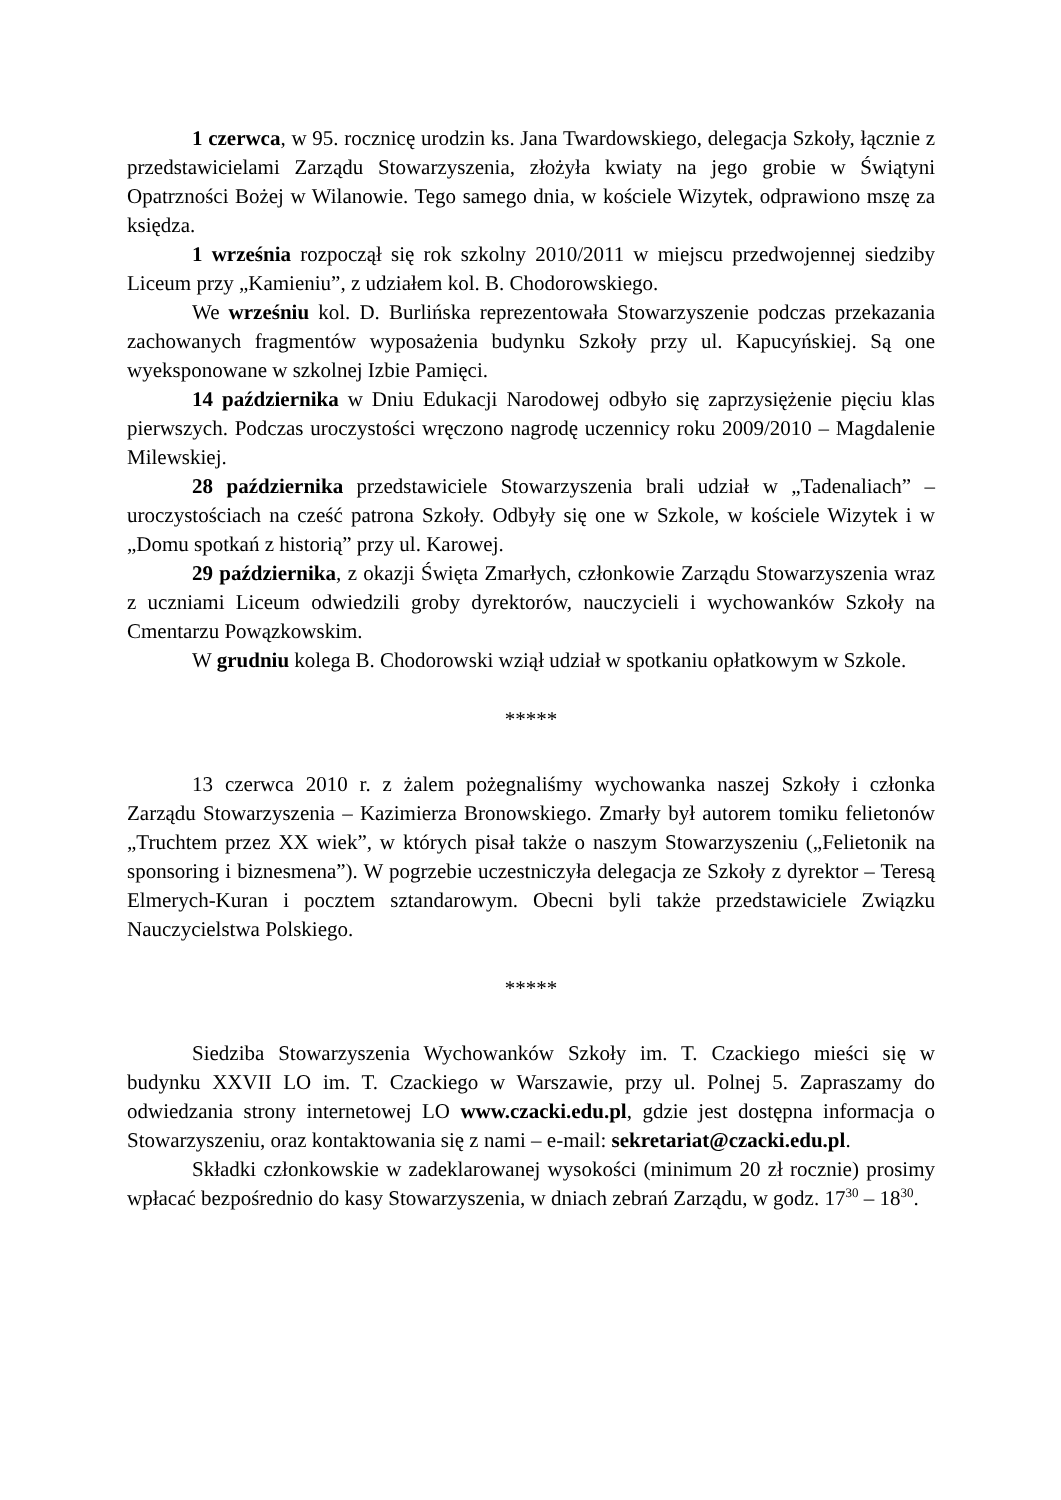1 czerwca, w 95. rocznicę urodzin ks. Jana Twardowskiego, delegacja Szkoły, łącznie z przedstawicielami Zarządu Stowarzyszenia, złożyła kwiaty na jego grobie w Świątyni Opatrzności Bożej w Wilanowie. Tego samego dnia, w kościele Wizytek, odprawiono mszę za księdza.
1 września rozpoczął się rok szkolny 2010/2011 w miejscu przedwojennej siedziby Liceum przy „Kamieniu”, z udziałem kol. B. Chodorowskiego.
We wrześniu kol. D. Burlińska reprezentowała Stowarzyszenie podczas przekazania zachowanych fragmentów wyposażenia budynku Szkoły przy ul. Kapucyńskiej. Są one wyeksponowane w szkolnej Izbie Pamięci.
14 października w Dniu Edukacji Narodowej odbyło się zaprzysiężenie pięciu klas pierwszych. Podczas uroczystości wręczono nagrodę uczennicy roku 2009/2010 – Magdalenie Milewskiej.
28 października przedstawiciele Stowarzyszenia brali udział w „Tadenaliach” – uroczystościach na cześć patrona Szkoły. Odbyły się one w Szkole, w kościele Wizytek i w „Domu spotkań z historią” przy ul. Karowej.
29 października, z okazji Święta Zmarłych, członkowie Zarządu Stowarzyszenia wraz z uczniami Liceum odwiedzili groby dyrektorów, nauczycieli i wychowanków Szkoły na Cmentarzu Powązkowskim.
W grudniu kolega B. Chodorowski wziął udział w spotkaniu opłatkowym w Szkole.
*****
13 czerwca 2010 r. z żalem pożegnaliśmy wychowanka naszej Szkoły i członka Zarządu Stowarzyszenia – Kazimierza Bronowskiego. Zmarły był autorem tomiku felietonów „Truchtem przez XX wiek”, w których pisał także o naszym Stowarzyszeniu („Felietonik na sponsoring i biznesmena”). W pogrzebie uczestniczyła delegacja ze Szkoły z dyrektor – Teresą Elmerych-Kuran i pocztem sztandarowym. Obecni byli także przedstawiciele Związku Nauczycielstwa Polskiego.
*****
Siedziba Stowarzyszenia Wychowanków Szkoły im. T. Czackiego mieści się w budynku XXVII LO im. T. Czackiego w Warszawie, przy ul. Polnej 5. Zapraszamy do odwiedzania strony internetowej LO www.czacki.edu.pl, gdzie jest dostępna informacja o Stowarzyszeniu, oraz kontaktowania się z nami – e-mail: sekretariat@czacki.edu.pl.
Składki członkowskie w zadeklarowanej wysokości (minimum 20 zł rocznie) prosimy wpłacać bezpośrednio do kasy Stowarzyszenia, w dniach zebrań Zarządu, w godz. 17<sup>30</sup> – 18<sup>30</sup>.